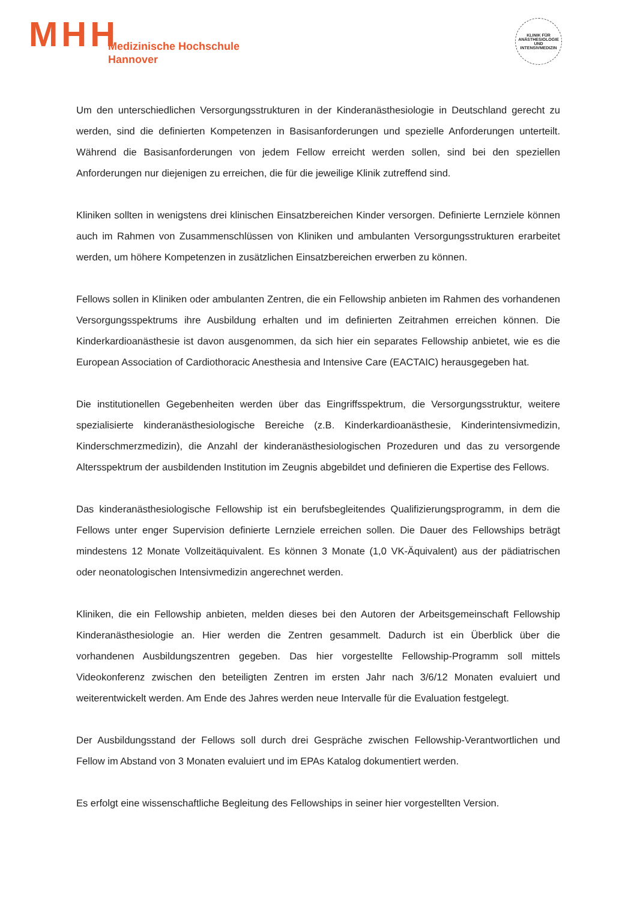MHH
Medizinische Hochschule
Hannover
KLINIK FÜR ANÄSTHESIOLOGIE UND INTENSIVMEDIZIN
Um den unterschiedlichen Versorgungsstrukturen in der Kinderanästhesiologie in Deutschland gerecht zu werden, sind die definierten Kompetenzen in Basisanforderungen und spezielle Anforderungen unterteilt. Während die Basisanforderungen von jedem Fellow erreicht werden sollen, sind bei den speziellen Anforderungen nur diejenigen zu erreichen, die für die jeweilige Klinik zutreffend sind.
Kliniken sollten in wenigstens drei klinischen Einsatzbereichen Kinder versorgen. Definierte Lernziele können auch im Rahmen von Zusammenschlüssen von Kliniken und ambulanten Versorgungsstrukturen erarbeitet werden, um höhere Kompetenzen in zusätzlichen Einsatzbereichen erwerben zu können.
Fellows sollen in Kliniken oder ambulanten Zentren, die ein Fellowship anbieten im Rahmen des vorhandenen Versorgungsspektrums ihre Ausbildung erhalten und im definierten Zeitrahmen erreichen können. Die Kinderkardioanästhesie ist davon ausgenommen, da sich hier ein separates Fellowship anbietet, wie es die European Association of Cardiothoracic Anesthesia and Intensive Care (EACTAIC) herausgegeben hat.
Die institutionellen Gegebenheiten werden über das Eingriffsspektrum, die Versorgungsstruktur, weitere spezialisierte kinderanästhesiologische Bereiche (z.B. Kinderkardioanästhesie, Kinderintensivmedizin, Kinderschmerzmedizin), die Anzahl der kinderanästhesiologischen Prozeduren und das zu versorgende Altersspektrum der ausbildenden Institution im Zeugnis abgebildet und definieren die Expertise des Fellows.
Das kinderanästhesiologische Fellowship ist ein berufsbegleitendes Qualifizierungsprogramm, in dem die Fellows unter enger Supervision definierte Lernziele erreichen sollen. Die Dauer des Fellowships beträgt mindestens 12 Monate Vollzeitäquivalent. Es können 3 Monate (1,0 VK-Äquivalent) aus der pädiatrischen oder neonatologischen Intensivmedizin angerechnet werden.
Kliniken, die ein Fellowship anbieten, melden dieses bei den Autoren der Arbeitsgemeinschaft Fellowship Kinderanästhesiologie an. Hier werden die Zentren gesammelt. Dadurch ist ein Überblick über die vorhandenen Ausbildungszentren gegeben. Das hier vorgestellte Fellowship-Programm soll mittels Videokonferenz zwischen den beteiligten Zentren im ersten Jahr nach 3/6/12 Monaten evaluiert und weiterentwickelt werden. Am Ende des Jahres werden neue Intervalle für die Evaluation festgelegt.
Der Ausbildungsstand der Fellows soll durch drei Gespräche zwischen Fellowship-Verantwortlichen und Fellow im Abstand von 3 Monaten evaluiert und im EPAs Katalog dokumentiert werden.
Es erfolgt eine wissenschaftliche Begleitung des Fellowships in seiner hier vorgestellten Version.